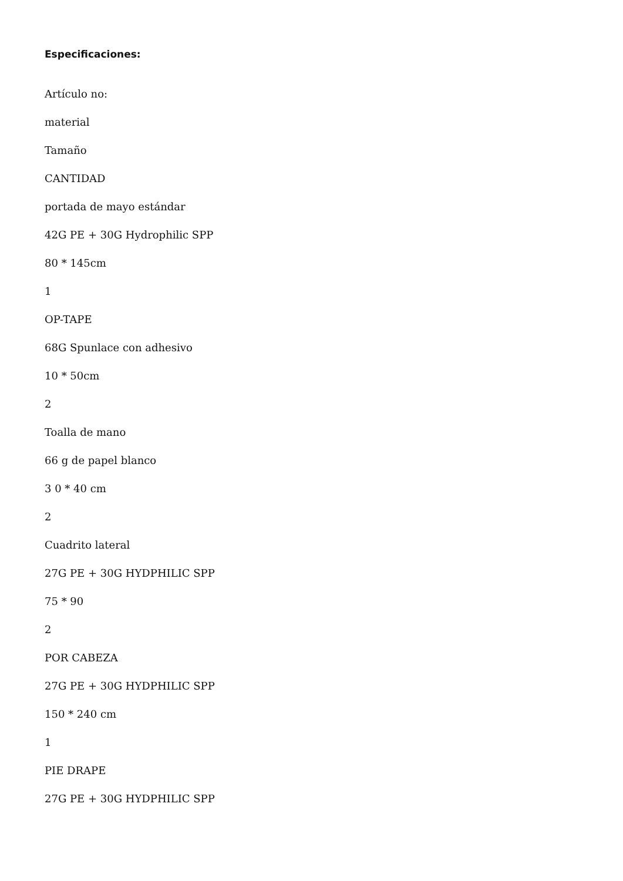Especificaciones:
Artículo no:
material
Tamaño
CANTIDAD
portada de mayo estándar
42G PE + 30G Hydrophilic SPP
80 * 145cm
1
OP-TAPE
68G Spunlace con adhesivo
10 * 50cm
2
Toalla de mano
66 g de papel blanco
3 0 * 40 cm
2
Cuadrito lateral
27G PE + 30G HYDPHILIC SPP
75 * 90
2
POR CABEZA
27G PE + 30G HYDPHILIC SPP
150 * 240 cm
1
PIE DRAPE
27G PE + 30G HYDPHILIC SPP